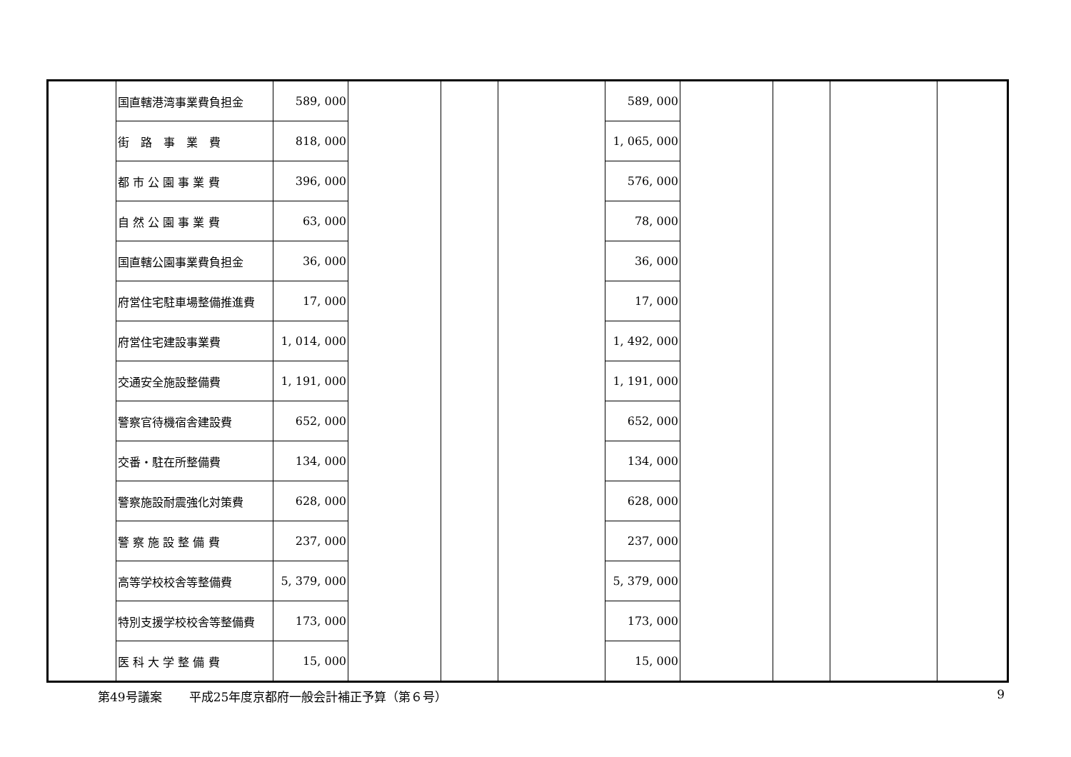| | 国直轄港湾事業費負担金 | 589, 000 | | | | 589, 000 | | | | |
| | 街 路 事 業 費 | 818, 000 | | | | 1, 065, 000 | | | | |
| | 都 市 公 園 事 業 費 | 396, 000 | | | | 576, 000 | | | | |
| | 自 然 公 園 事 業 費 | 63, 000 | | | | 78, 000 | | | | |
| | 国直轄公園事業費負担金 | 36, 000 | | | | 36, 000 | | | | |
| | 府営住宅駐車場整備推進費 | 17, 000 | | | | 17, 000 | | | | |
| | 府営住宅建設事業費 | 1, 014, 000 | | | | 1, 492, 000 | | | | |
| | 交通安全施設整備費 | 1, 191, 000 | | | | 1, 191, 000 | | | | |
| | 警察官待機宿舎建設費 | 652, 000 | | | | 652, 000 | | | | |
| | 交番・駐在所整備費 | 134, 000 | | | | 134, 000 | | | | |
| | 警察施設耐震強化対策費 | 628, 000 | | | | 628, 000 | | | | |
| | 警 察 施 設 整 備 費 | 237, 000 | | | | 237, 000 | | | | |
| | 高等学校校舎等整備費 | 5, 379, 000 | | | | 5, 379, 000 | | | | |
| | 特別支援学校校舎等整備費 | 173, 000 | | | | 173, 000 | | | | |
| | 医 科 大 学 整 備 費 | 15, 000 | | | | 15, 000 | | | | |
第49号議案 平成25年度京都府一般会計補正予算（第６号） 9